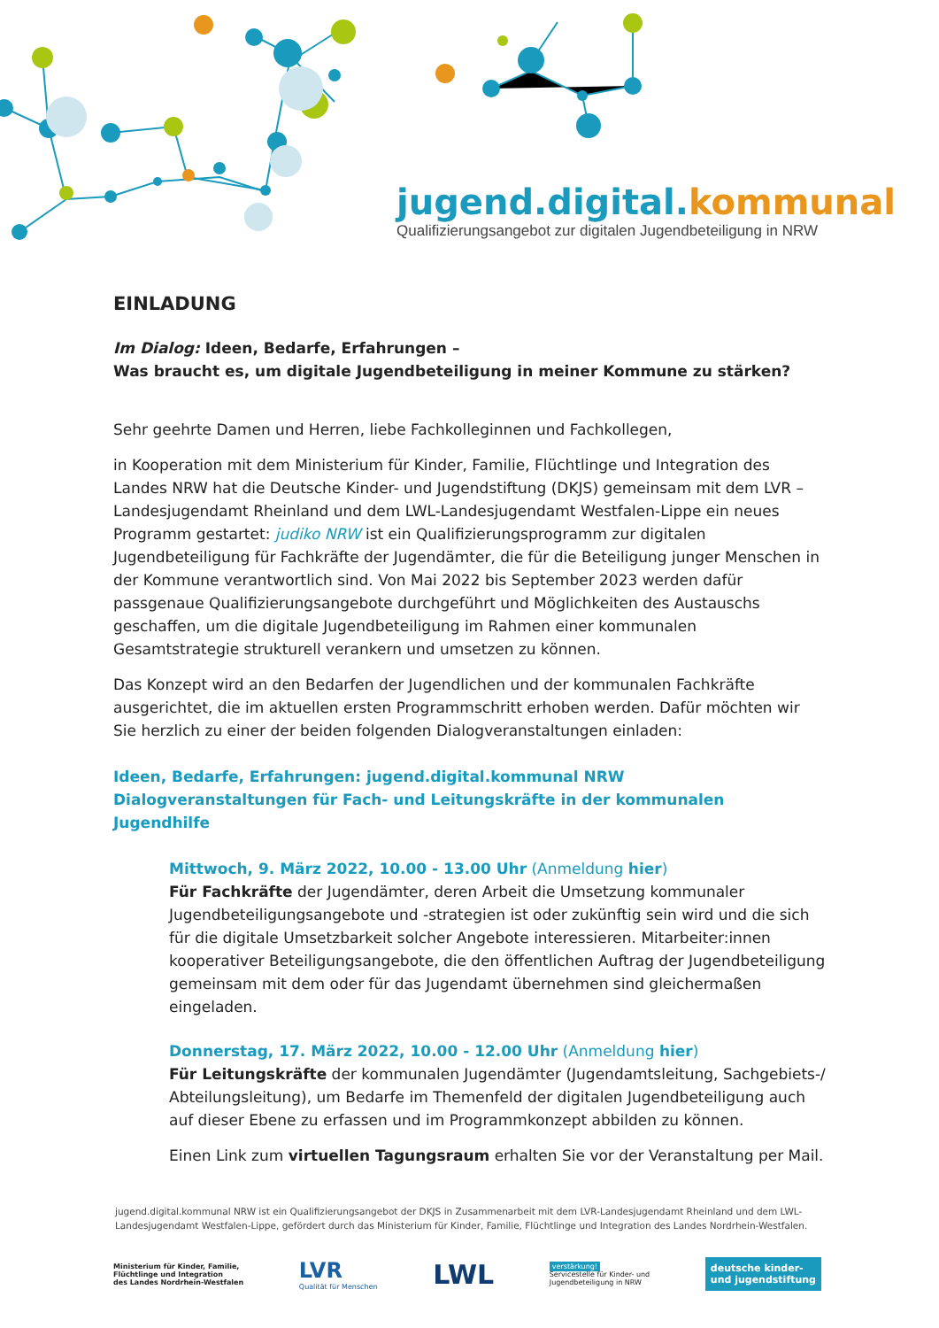jugend.digital.kommunal
Qualifizierungsangebot zur digitalen Jugendbeteiligung in NRW
EINLADUNG
Im Dialog: Ideen, Bedarfe, Erfahrungen –
Was braucht es, um digitale Jugendbeteiligung in meiner Kommune zu stärken?
Sehr geehrte Damen und Herren, liebe Fachkolleginnen und Fachkollegen,
in Kooperation mit dem Ministerium für Kinder, Familie, Flüchtlinge und Integration des Landes NRW hat die Deutsche Kinder- und Jugendstiftung (DKJS) gemeinsam mit dem LVR – Landesjugendamt Rheinland und dem LWL-Landesjugendamt Westfalen-Lippe ein neues Programm gestartet: judiko NRW ist ein Qualifizierungsprogramm zur digitalen Jugendbeteiligung für Fachkräfte der Jugendämter, die für die Beteiligung junger Menschen in der Kommune verantwortlich sind. Von Mai 2022 bis September 2023 werden dafür passgenaue Qualifizierungsangebote durchgeführt und Möglichkeiten des Austauschs geschaffen, um die digitale Jugendbeteiligung im Rahmen einer kommunalen Gesamtstrategie strukturell verankern und umsetzen zu können.
Das Konzept wird an den Bedarfen der Jugendlichen und der kommunalen Fachkräfte ausgerichtet, die im aktuellen ersten Programmschritt erhoben werden. Dafür möchten wir Sie herzlich zu einer der beiden folgenden Dialogveranstaltungen einladen:
Ideen, Bedarfe, Erfahrungen: jugend.digital.kommunal NRW
Dialogveranstaltungen für Fach- und Leitungskräfte in der kommunalen Jugendhilfe
Mittwoch, 9. März 2022, 10.00 - 13.00 Uhr (Anmeldung hier)
Für Fachkräfte der Jugendämter, deren Arbeit die Umsetzung kommunaler Jugendbeteiligungsangebote und -strategien ist oder zukünftig sein wird und die sich für die digitale Umsetzbarkeit solcher Angebote interessieren. Mitarbeiter:innen kooperativer Beteiligungsangebote, die den öffentlichen Auftrag der Jugendbeteiligung gemeinsam mit dem oder für das Jugendamt übernehmen sind gleichermaßen eingeladen.
Donnerstag, 17. März 2022, 10.00 - 12.00 Uhr (Anmeldung hier)
Für Leitungskräfte der kommunalen Jugendämter (Jugendamtsleitung, Sachgebiets-/ Abteilungsleitung), um Bedarfe im Themenfeld der digitalen Jugendbeteiligung auch auf dieser Ebene zu erfassen und im Programmkonzept abbilden zu können.
Einen Link zum virtuellen Tagungsraum erhalten Sie vor der Veranstaltung per Mail.
jugend.digital.kommunal NRW ist ein Qualifizierungsangebot der DKJS in Zusammenarbeit mit dem LVR-Landesjugendamt Rheinland und dem LWL-Landesjugendamt Westfalen-Lippe, gefördert durch das Ministerium für Kinder, Familie, Flüchtlinge und Integration des Landes Nordrhein-Westfalen.
Ministerium für Kinder, Familie,
Flüchtlinge und Integration
des Landes Nordrhein-Westfalen
LVR
Qualität für Menschen
LWL
verstärkung!
Servicestelle für Kinder- und
Jugendbeteiligung in NRW
deutsche kinder-
und jugendstiftung